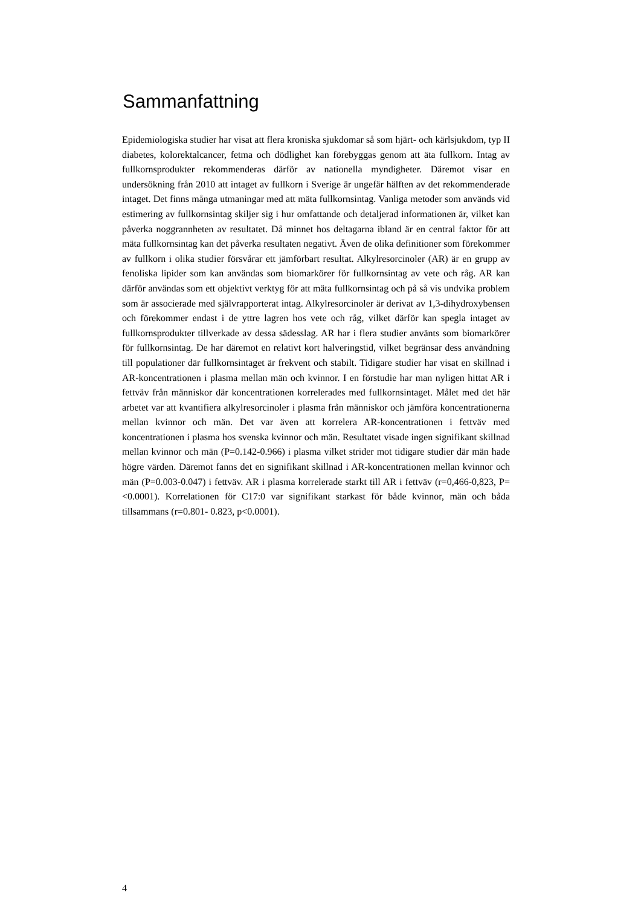Sammanfattning
Epidemiologiska studier har visat att flera kroniska sjukdomar så som hjärt- och kärlsjukdom, typ II diabetes, kolorektalcancer, fetma och dödlighet kan förebyggas genom att äta fullkorn. Intag av fullkornsprodukter rekommenderas därför av nationella myndigheter. Däremot visar en undersökning från 2010 att intaget av fullkorn i Sverige är ungefär hälften av det rekommenderade intaget. Det finns många utmaningar med att mäta fullkornsintag. Vanliga metoder som används vid estimering av fullkornsintag skiljer sig i hur omfattande och detaljerad informationen är, vilket kan påverka noggrannheten av resultatet. Då minnet hos deltagarna ibland är en central faktor för att mäta fullkornsintag kan det påverka resultaten negativt. Även de olika definitioner som förekommer av fullkorn i olika studier försvårar ett jämförbart resultat. Alkylresorcinoler (AR) är en grupp av fenoliska lipider som kan användas som biomarkörer för fullkornsintag av vete och råg. AR kan därför användas som ett objektivt verktyg för att mäta fullkornsintag och på så vis undvika problem som är associerade med självrapporterat intag. Alkylresorcinoler är derivat av 1,3-dihydroxybensen och förekommer endast i de yttre lagren hos vete och råg, vilket därför kan spegla intaget av fullkornsprodukter tillverkade av dessa sädesslag. AR har i flera studier använts som biomarkörer för fullkornsintag. De har däremot en relativt kort halveringstid, vilket begränsar dess användning till populationer där fullkornsintaget är frekvent och stabilt. Tidigare studier har visat en skillnad i AR-koncentrationen i plasma mellan män och kvinnor. I en förstudie har man nyligen hittat AR i fettväv från människor där koncentrationen korrelerades med fullkornsintaget. Målet med det här arbetet var att kvantifiera alkylresorcinoler i plasma från människor och jämföra koncentrationerna mellan kvinnor och män. Det var även att korrelera AR-koncentrationen i fettväv med koncentrationen i plasma hos svenska kvinnor och män. Resultatet visade ingen signifikant skillnad mellan kvinnor och män (P=0.142-0.966) i plasma vilket strider mot tidigare studier där män hade högre värden. Däremot fanns det en signifikant skillnad i AR-koncentrationen mellan kvinnor och män (P=0.003-0.047) i fettväv. AR i plasma korrelerade starkt till AR i fettväv (r=0,466-0,823, P=<0.0001). Korrelationen för C17:0 var signifikant starkast för både kvinnor, män och båda tillsammans (r=0.801- 0.823, p<0.0001).
4